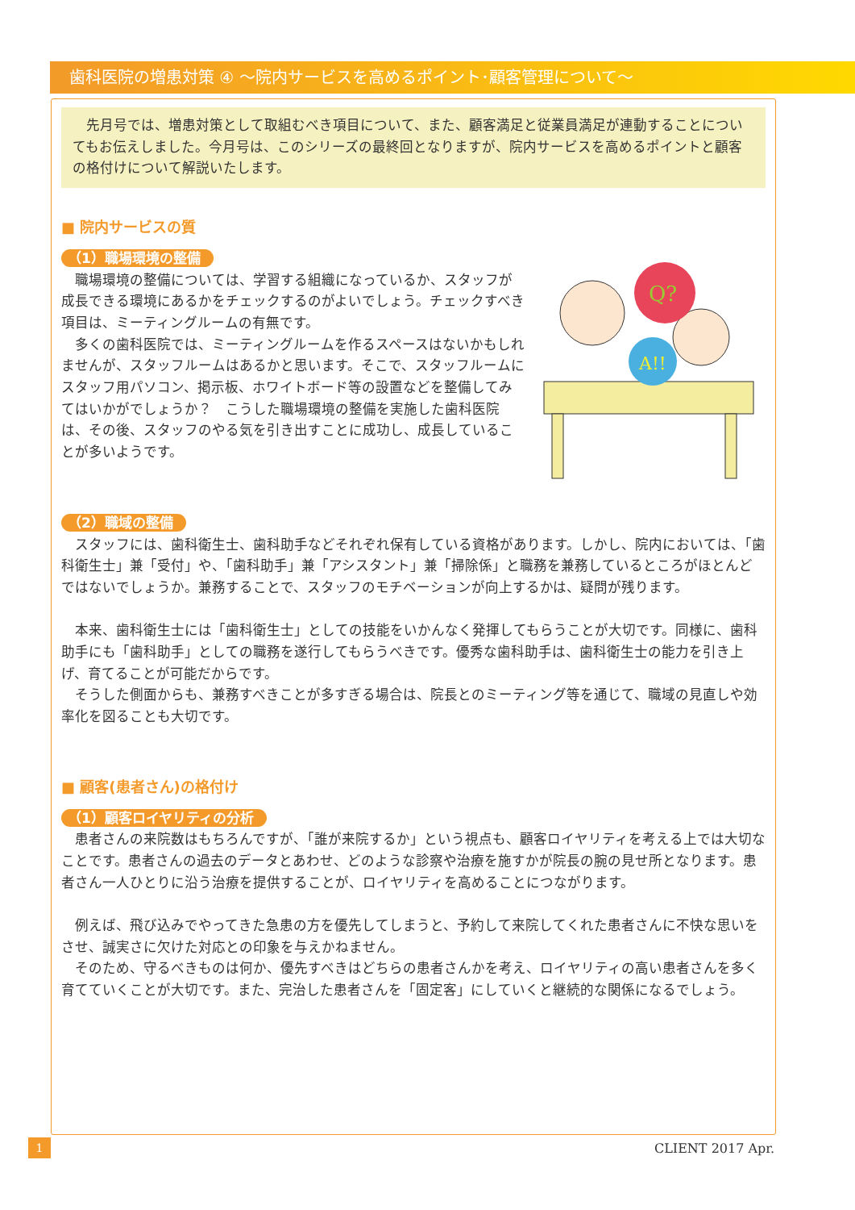歯科医院の増患対策 ④ ～院内サービスを高めるポイント･顧客管理について～
先月号では、増患対策として取組むべき項目について、また、顧客満足と従業員満足が連動することについてもお伝えしました。今月号は、このシリーズの最終回となりますが、院内サービスを高めるポイントと顧客の格付けについて解説いたします。
■ 院内サービスの質
Q?
A!!
（1）職場環境の整備
職場環境の整備については、学習する組織になっているか、スタッフが成長できる環境にあるかをチェックするのがよいでしょう。チェックすべき項目は、ミーティングルームの有無です。
多くの歯科医院では、ミーティングルームを作るスペースはないかもしれませんが、スタッフルームはあるかと思います。そこで、スタッフルームにスタッフ用パソコン、掲示板、ホワイトボード等の設置などを整備してみてはいかがでしょうか？　こうした職場環境の整備を実施した歯科医院は、その後、スタッフのやる気を引き出すことに成功し、成長していることが多いようです。
（2）職域の整備
スタッフには、歯科衛生士、歯科助手などそれぞれ保有している資格があります。しかし、院内においては、「歯科衛生士」兼「受付」や、「歯科助手」兼「アシスタント」兼「掃除係」と職務を兼務しているところがほとんどではないでしょうか。兼務することで、スタッフのモチベーションが向上するかは、疑問が残ります。
本来、歯科衛生士には「歯科衛生士」としての技能をいかんなく発揮してもらうことが大切です。同様に、歯科助手にも「歯科助手」としての職務を遂行してもらうべきです。優秀な歯科助手は、歯科衛生士の能力を引き上げ、育てることが可能だからです。
そうした側面からも、兼務すべきことが多すぎる場合は、院長とのミーティング等を通じて、職域の見直しや効率化を図ることも大切です。
■ 顧客(患者さん)の格付け
（1）顧客ロイヤリティの分析
患者さんの来院数はもちろんですが、「誰が来院するか」という視点も、顧客ロイヤリティを考える上では大切なことです。患者さんの過去のデータとあわせ、どのような診察や治療を施すかが院長の腕の見せ所となります。患者さん一人ひとりに沿う治療を提供することが、ロイヤリティを高めることにつながります。
例えば、飛び込みでやってきた急患の方を優先してしまうと、予約して来院してくれた患者さんに不快な思いをさせ、誠実さに欠けた対応との印象を与えかねません。
そのため、守るべきものは何か、優先すべきはどちらの患者さんかを考え、ロイヤリティの高い患者さんを多く育てていくことが大切です。また、完治した患者さんを「固定客」にしていくと継続的な関係になるでしょう。
1 CLIENT 2017 Apr.